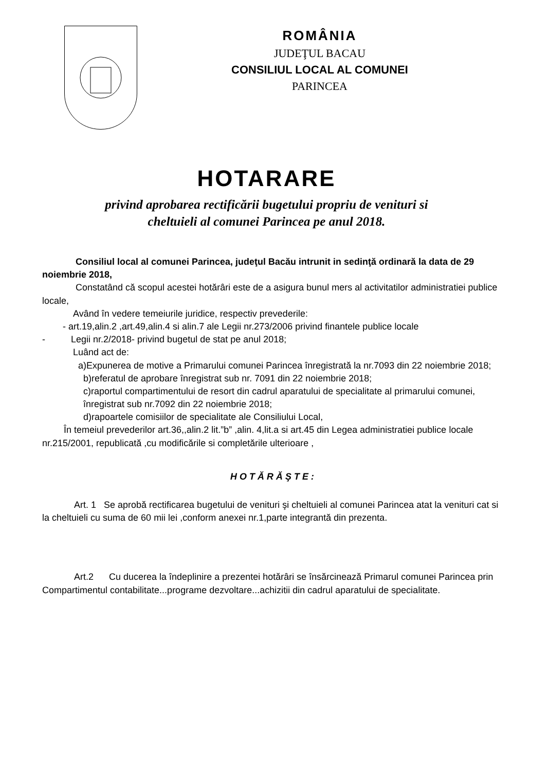ROMÂNIA
JUDEŢUL BACAU
CONSILIUL LOCAL AL COMUNEI
PARINCEA
HOTARARE
privind aprobarea rectificării bugetului propriu de venituri si
cheltuieli al comunei Parincea pe anul 2018.
Consiliul local al comunei Parincea, judeţul Bacău intrunit in sedinţă ordinară la data de 29 noiembrie 2018,
Constatând că scopul acestei hotărâri este de a asigura bunul mers al activitatilor administratiei publice locale,
Având în vedere temeiurile juridice, respectiv prevederile:
- art.19,alin.2 ,art.49,alin.4 si alin.7 ale Legii nr.273/2006 privind finantele publice locale
- Legii nr.2/2018- privind bugetul de stat pe anul 2018;
Luând act de:
a)Expunerea de motive a Primarului comunei Parincea înregistrată la nr.7093 din 22 noiembrie 2018;
b)referatul de aprobare înregistrat sub nr. 7091 din 22 noiembrie 2018;
c)raportul compartimentului de resort din cadrul aparatului de specialitate al primarului comunei, înregistrat sub nr.7092 din 22 noiembrie 2018;
d)rapoartele comisiilor de specialitate ale Consiliului Local,
În temeiul prevederilor art.36,,alin.2 lit.”b” ,alin. 4,lit.a si art.45 din Legea administratiei publice locale nr.215/2001, republicată ,cu modificările si completările ulterioare ,
HOTĂRĂŞTE:
Art. 1 Se aprobă rectificarea bugetului de venituri şi cheltuieli al comunei Parincea atat la venituri cat si la cheltuieli cu suma de 60 mii lei ,conform anexei nr.1,parte integrantă din prezenta.
Art.2 Cu ducerea la îndeplinire a prezentei hotărâri se însărcinează Primarul comunei Parincea prin Compartimentul contabilitate...programe dezvoltare...achizitii din cadrul aparatului de specialitate.